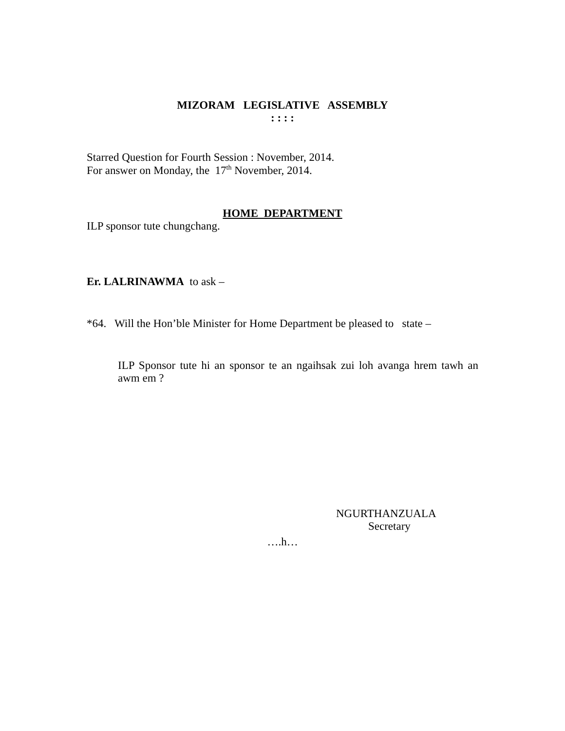MIZORAM LEGISLATIVE ASSEMBLY
: : : :
Starred Question for Fourth Session : November, 2014.
For answer on Monday, the 17<sup>th</sup> November, 2014.
HOME DEPARTMENT
ILP sponsor tute chungchang.
Er. LALRINAWMA to ask –
*64. Will the Hon’ble Minister for Home Department be pleased to state –
ILP Sponsor tute hi an sponsor te an ngaihsak zui loh avanga hrem tawh an awm em ?
NGURTHANZUALA
Secretary
….h…